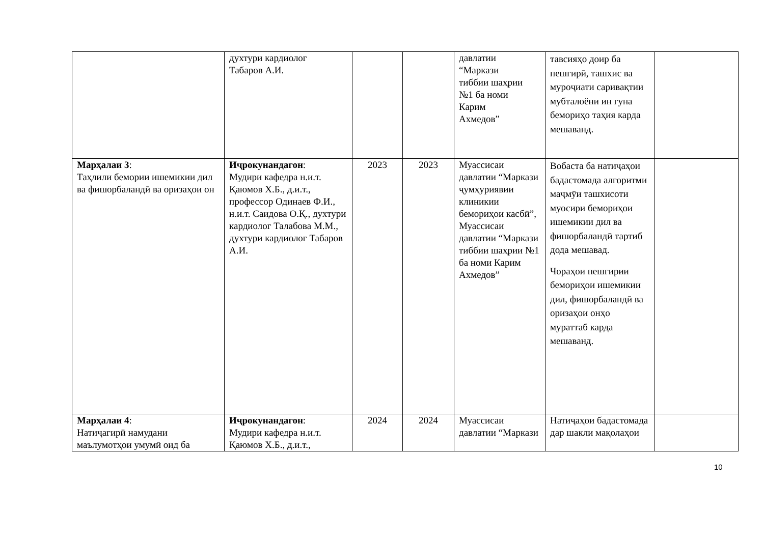| | духтури кардиолог Табаров А.И. | | | давлатии “Маркази тиббии шаҳрии №1 ба номи Карим Ахмедов” | тавсияҳо доир ба пешгирӣ, ташхис ва муроҷиати саривақтии мубталоёни ин гуна бемориҳо таҳия карда мешаванд. | |
| Марҳалаи 3 : Таҳлили бемории ишемикии дил ва фишорбаландӣ ва оризаҳои он | Иҷрокунандагон : Мудири кафедра н.и.т. Қаюмов Х.Б., д.и.т., профессор Одинаев Ф.И., н.и.т. Саидова О.Қ., духтури кардиолог Талабова М.М., духтури кардиолог Табаров А.И. | 2023 | 2023 | Муассисаи давлатии “Маркази ҷумҳуриявии клиникии бемориҳои касбӣ”, Муассисаи давлатии “Маркази тиббии шаҳрии №1 ба номи Карим Ахмедов” | Вобаста ба натиҷаҳои бадастомада алгоритми маҷмӯи ташхисоти муосири бемориҳои ишемикии дил ва фишорбаландӣ тартиб дода мешавад. Чораҳои пешгирии бемориҳои ишемикии дил, фишорбаландӣ ва оризаҳои онҳо мураттаб карда мешаванд. | |
| Марҳалаи 4 : Натиҷагирӣ намудани маълумотҳои умумӣ оид ба | Иҷрокунандагон : Мудири кафедра н.и.т. Қаюмов Х.Б., д.и.т., | 2024 | 2024 | Муассисаи давлатии “Маркази | Натиҷаҳои бадастомада дар шакли мақолаҳои | |
10